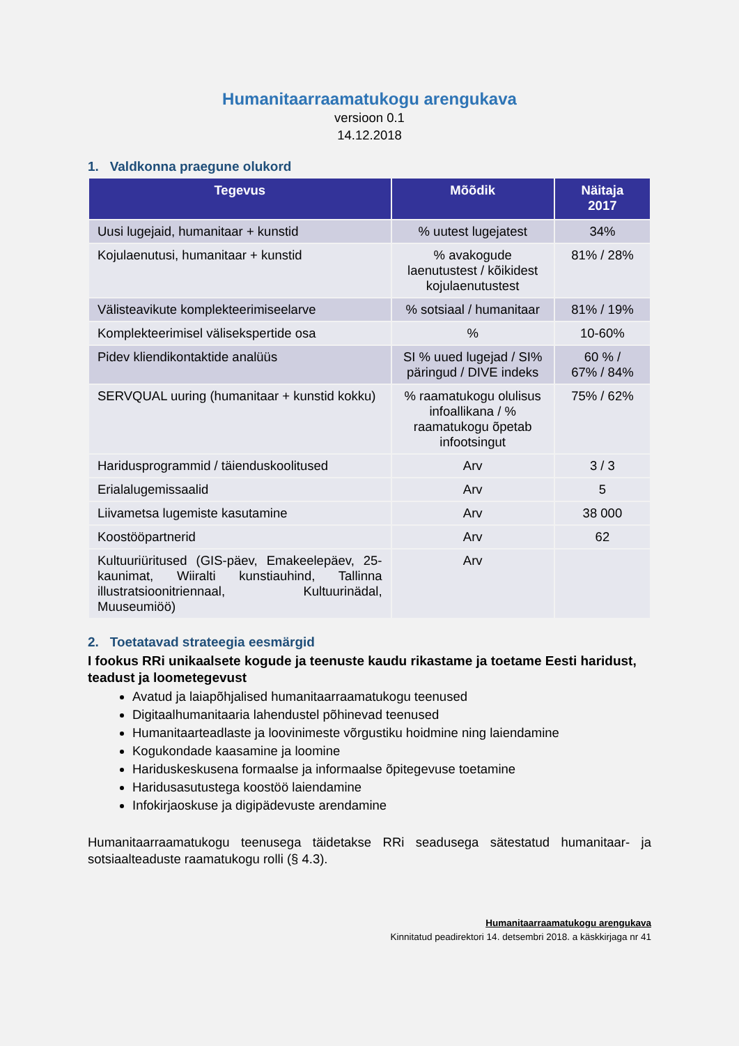Humanitaarraamatukogu arengukava
versioon 0.1
14.12.2018
1. Valdkonna praegune olukord
| Tegevus | Mõõdik | Näitaja 2017 |
| --- | --- | --- |
| Uusi lugejaid, humanitaar + kunstid | % uutest lugejatest | 34% |
| Kojulaenutusi, humanitaar + kunstid | % avakogude laenutustest / kõikidest kojulaenutustest | 81% / 28% |
| Välisteavikute komplekteerimiseelarve | % sotsiaal / humanitaar | 81% / 19% |
| Komplekteerimisel välisekspertide osa | % | 10-60% |
| Pidev kliendikontaktide analüüs | SI % uued lugejad / SI% päringud / DIVE indeks | 60 % / 67% / 84% |
| SERVQUAL uuring (humanitaar + kunstid kokku) | % raamatukogu olulisus infoallikana / % raamatukogu õpetab infootsingut | 75% / 62% |
| Haridusprogrammid / täienduskoolitused | Arv | 3 / 3 |
| Erialalugemissaalid | Arv | 5 |
| Liivametsa lugemiste kasutamine | Arv | 38 000 |
| Koostööpartnerid | Arv | 62 |
| Kultuuriüritused (GIS-päev, Emakeelepäev, 25-kaunimat, Wiiralti kunstiauhind, Tallinna illustratsioonitriennaal, Kultuurinädal, Muuseumiöö) | Arv | |
2. Toetatavad strateegia eesmärgid
I fookus RRi unikaalsete kogude ja teenuste kaudu rikastame ja toetame Eesti haridust, teadust ja loometegevust
Avatud ja laiapõhjalised humanitaarraamatukogu teenused
Digitaalhumanitaaria lahendustel põhinevad teenused
Humanitaarteadlaste ja loovinimeste võrgustiku hoidmine ning laiendamine
Kogukondade kaasamine ja loomine
Hariduskeskusena formaalse ja informaalse õpitegevuse toetamine
Haridusasutustega koostöö laiendamine
Infokirjaoskuse ja digipädevuste arendamine
Humanitaarraamatukogu teenusega täidetakse RRi seadusega sätestatud humanitaar- ja sotsiaalteaduste raamatukogu rolli (§ 4.3).
Humanitaarraamatukogu arengukava
Kinnitatud peadirektori 14. detsembri 2018. a käskkirjaga nr 41